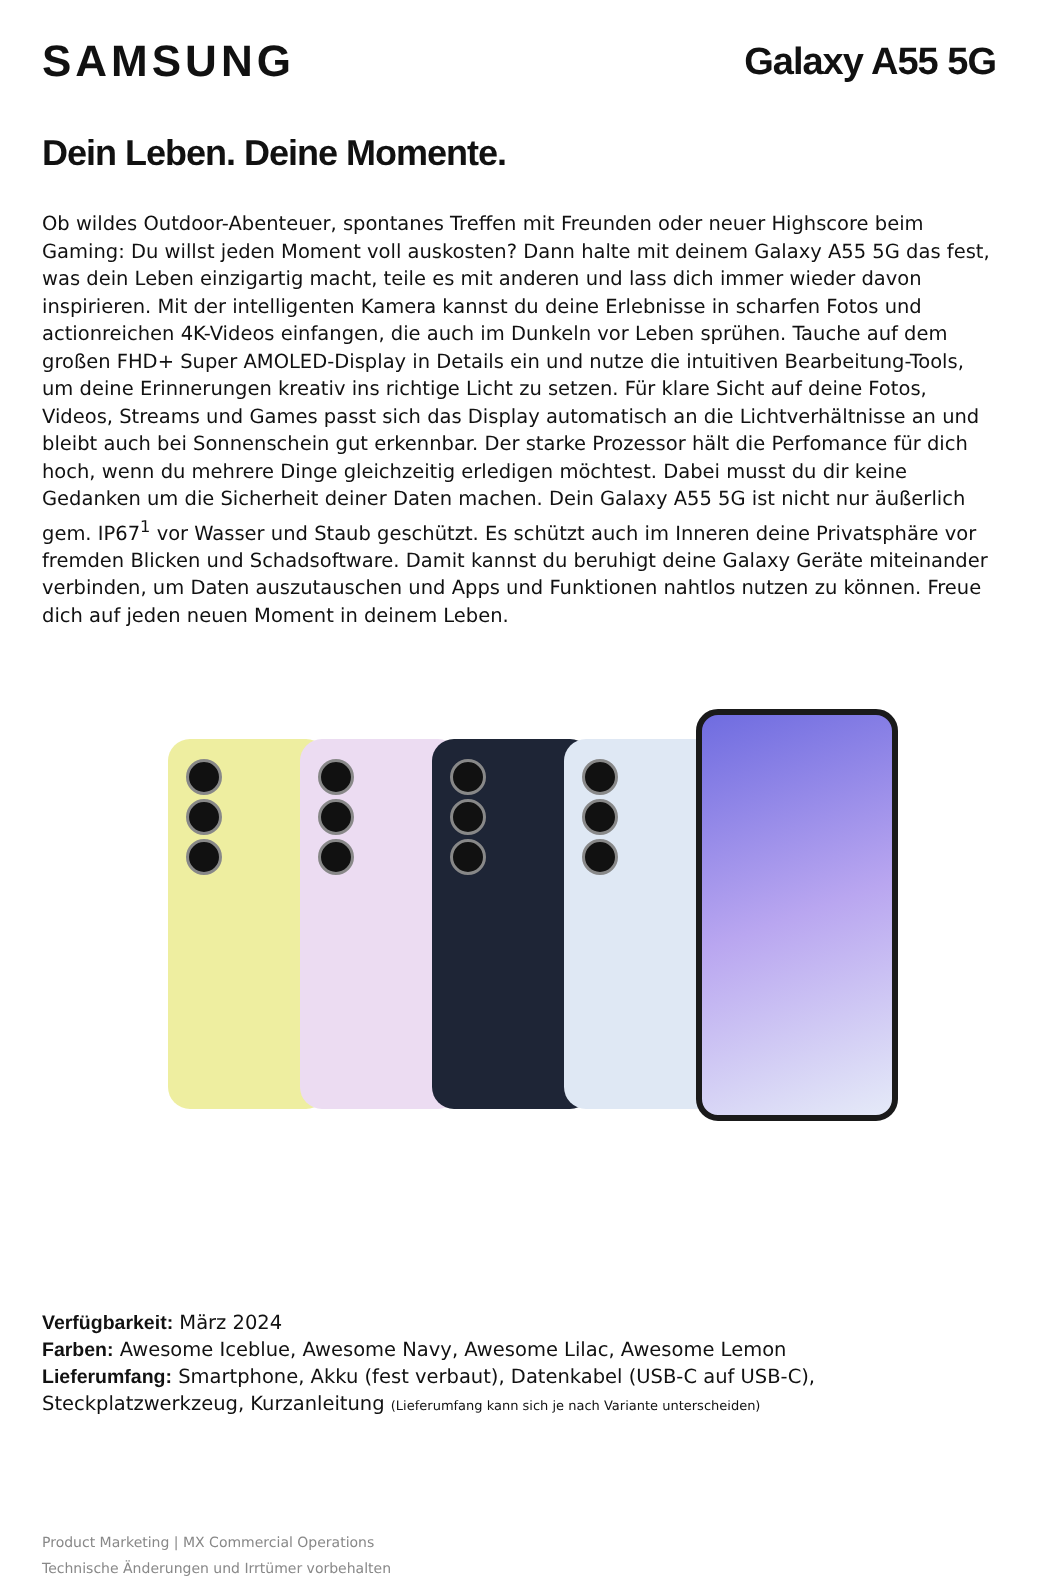SAMSUNG
Galaxy A55 5G
Dein Leben. Deine Momente.
Ob wildes Outdoor-Abenteuer, spontanes Treffen mit Freunden oder neuer Highscore beim Gaming: Du willst jeden Moment voll auskosten? Dann halte mit deinem Galaxy A55 5G das fest, was dein Leben einzigartig macht, teile es mit anderen und lass dich immer wieder davon inspirieren. Mit der intelligenten Kamera kannst du deine Erlebnisse in scharfen Fotos und actionreichen 4K-Videos einfangen, die auch im Dunkeln vor Leben sprühen. Tauche auf dem großen FHD+ Super AMOLED-Display in Details ein und nutze die intuitiven Bearbeitung-Tools, um deine Erinnerungen kreativ ins richtige Licht zu setzen. Für klare Sicht auf deine Fotos, Videos, Streams und Games passt sich das Display automatisch an die Lichtverhältnisse an und bleibt auch bei Sonnenschein gut erkennbar. Der starke Prozessor hält die Perfomance für dich hoch, wenn du mehrere Dinge gleichzeitig erledigen möchtest. Dabei musst du dir keine Gedanken um die Sicherheit deiner Daten machen. Dein Galaxy A55 5G ist nicht nur äußerlich gem. IP67<sup>1</sup> vor Wasser und Staub geschützt. Es schützt auch im Inneren deine Privatsphäre vor fremden Blicken und Schadsoftware. Damit kannst du beruhigt deine Galaxy Geräte miteinander verbinden, um Daten auszutauschen und Apps und Funktionen nahtlos nutzen zu können. Freue dich auf jeden neuen Moment in deinem Leben.
Verfügbarkeit: März 2024
Farben: Awesome Iceblue, Awesome Navy, Awesome Lilac, Awesome Lemon
Lieferumfang: Smartphone, Akku (fest verbaut), Datenkabel (USB-C auf USB-C), Steckplatzwerkzeug, Kurzanleitung (Lieferumfang kann sich je nach Variante unterscheiden)
Product Marketing | MX Commercial Operations
Technische Änderungen und Irrtümer vorbehalten